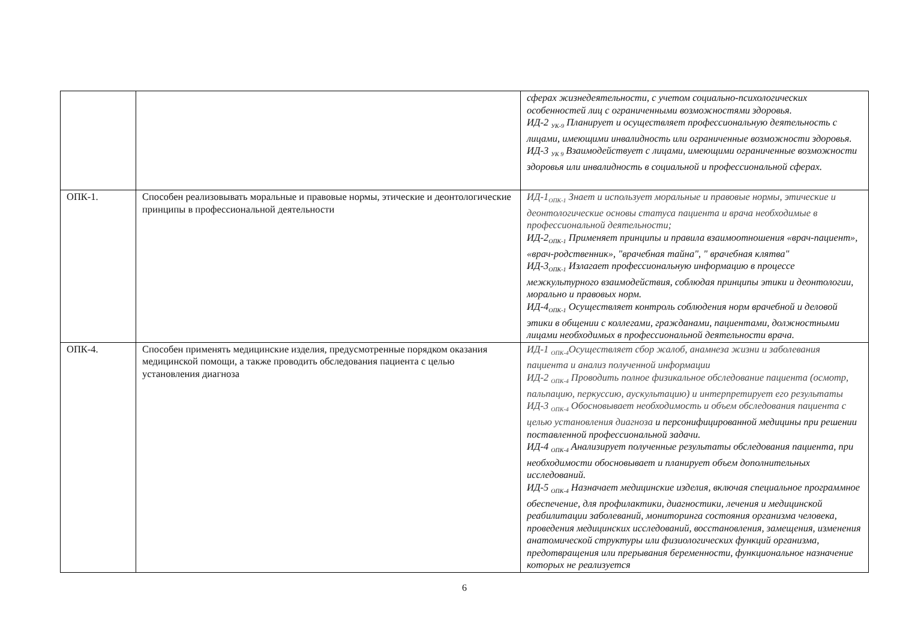| | | сферах жизнедеятельности, с учетом социально-психологических особенностей лиц с ограниченными возможностями здоровья. ИД-2 <sub>УК-9</sub> Планирует и осуществляет профессиональную деятельность с лицами, имеющими инвалидность или ограниченные возможности здоровья. ИД-3 <sub>УК 9</sub> Взаимодействует с лицами, имеющими ограниченные возможности здоровья или инвалидность в социальной и профессиональной сферах. |
| ОПК-1. | Способен реализовывать моральные и правовые нормы, этические и деонтологические принципы в профессиональной деятельности | ИД-1<sub>ОПК-1</sub> Знает и использует моральные и правовые нормы, этические и деонтологические основы статуса пациента и врача необходимые в профессиональной деятельности; ИД-2<sub>ОПК-1</sub> Применяет принципы и правила взаимоотношения «врач-пациент», «врач-родственник», "врачебная тайна", " врачебная клятва" ИД-3<sub>ОПК-1</sub> Излагает профессиональную информацию в процессе межкультурного взаимодействия, соблюдая принципы этики и деонтологии, морально и правовых норм. ИД-4<sub>ОПК-1</sub> Осуществляет контроль соблюдения норм врачебной и деловой этики в общении с коллегами, гражданами, пациентами, должностными лицами необходимых в профессиональной деятельности врача. |
| ОПК-4. | Способен применять медицинские изделия, предусмотренные порядком оказания медицинской помощи, а также проводить обследования пациента с целью установления диагноза | ИД-1 <sub>ОПК-4</sub>Осуществляет сбор жалоб, анамнеза жизни и заболевания пациента и анализ полученной информации ИД-2 <sub>ОПК-4</sub> Проводить полное физикальное обследование пациента (осмотр, пальпацию, перкуссию, аускультацию) и интерпретирует его результаты ИД-3 <sub>ОПК-4</sub> Обосновывает необходимость и объем обследования пациента с целью установления диагноза и персонифицированной медицины при решении поставленной профессиональной задачи. ИД-4 <sub>ОПК-4</sub> Анализирует полученные результаты обследования пациента, при необходимости обосновывает и планирует объем дополнительных исследований. ИД-5 <sub>ОПК-4</sub> Назначает медицинские изделия, включая специальное программное обеспечение, для профилактики, диагностики, лечения и медицинской реабилитации заболеваний, мониторинга состояния организма человека, проведения медицинских исследований, восстановления, замещения, изменения анатомической структуры или физиологических функций организма, предотвращения или прерывания беременности, функциональное назначение которых не реализуется |
6